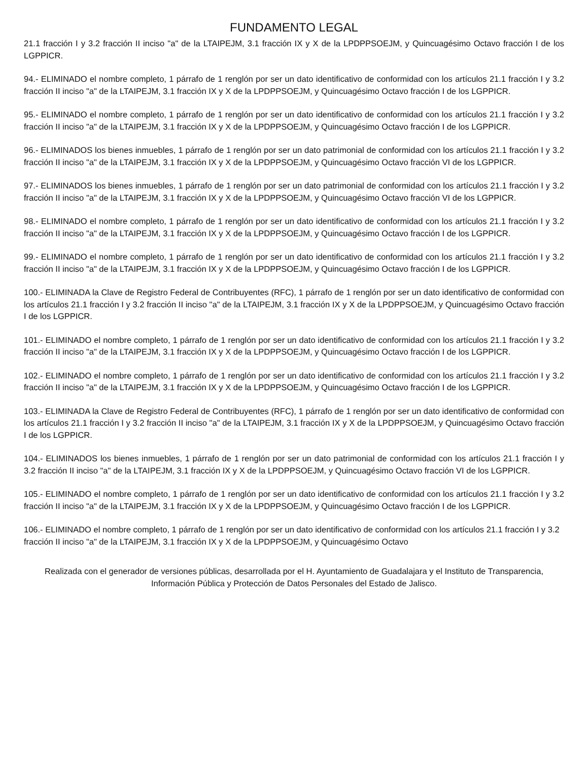FUNDAMENTO LEGAL
21.1 fracción I y 3.2 fracción II inciso "a" de la LTAIPEJM, 3.1 fracción IX y X de la LPDPPSOEJM, y Quincuagésimo Octavo fracción I de los LGPPICR.
94.- ELIMINADO el nombre completo, 1 párrafo de 1 renglón por ser un dato identificativo de conformidad con los artículos 21.1 fracción I y 3.2 fracción II inciso "a" de la LTAIPEJM, 3.1 fracción IX y X de la LPDPPSOEJM, y Quincuagésimo Octavo fracción I de los LGPPICR.
95.- ELIMINADO el nombre completo, 1 párrafo de 1 renglón por ser un dato identificativo de conformidad con los artículos 21.1 fracción I y 3.2 fracción II inciso "a" de la LTAIPEJM, 3.1 fracción IX y X de la LPDPPSOEJM, y Quincuagésimo Octavo fracción I de los LGPPICR.
96.- ELIMINADOS los bienes inmuebles, 1 párrafo de 1 renglón por ser un dato patrimonial de conformidad con los artículos 21.1 fracción I y 3.2 fracción II inciso "a" de la LTAIPEJM, 3.1 fracción IX y X de la LPDPPSOEJM, y Quincuagésimo Octavo fracción VI de los LGPPICR.
97.- ELIMINADOS los bienes inmuebles, 1 párrafo de 1 renglón por ser un dato patrimonial de conformidad con los artículos 21.1 fracción I y 3.2 fracción II inciso "a" de la LTAIPEJM, 3.1 fracción IX y X de la LPDPPSOEJM, y Quincuagésimo Octavo fracción VI de los LGPPICR.
98.- ELIMINADO el nombre completo, 1 párrafo de 1 renglón por ser un dato identificativo de conformidad con los artículos 21.1 fracción I y 3.2 fracción II inciso "a" de la LTAIPEJM, 3.1 fracción IX y X de la LPDPPSOEJM, y Quincuagésimo Octavo fracción I de los LGPPICR.
99.- ELIMINADO el nombre completo, 1 párrafo de 1 renglón por ser un dato identificativo de conformidad con los artículos 21.1 fracción I y 3.2 fracción II inciso "a" de la LTAIPEJM, 3.1 fracción IX y X de la LPDPPSOEJM, y Quincuagésimo Octavo fracción I de los LGPPICR.
100.- ELIMINADA la Clave de Registro Federal de Contribuyentes (RFC), 1 párrafo de 1 renglón por ser un dato identificativo de conformidad con los artículos 21.1 fracción I y 3.2 fracción II inciso "a" de la LTAIPEJM, 3.1 fracción IX y X de la LPDPPSOEJM, y Quincuagésimo Octavo fracción I de los LGPPICR.
101.- ELIMINADO el nombre completo, 1 párrafo de 1 renglón por ser un dato identificativo de conformidad con los artículos 21.1 fracción I y 3.2 fracción II inciso "a" de la LTAIPEJM, 3.1 fracción IX y X de la LPDPPSOEJM, y Quincuagésimo Octavo fracción I de los LGPPICR.
102.- ELIMINADO el nombre completo, 1 párrafo de 1 renglón por ser un dato identificativo de conformidad con los artículos 21.1 fracción I y 3.2 fracción II inciso "a" de la LTAIPEJM, 3.1 fracción IX y X de la LPDPPSOEJM, y Quincuagésimo Octavo fracción I de los LGPPICR.
103.- ELIMINADA la Clave de Registro Federal de Contribuyentes (RFC), 1 párrafo de 1 renglón por ser un dato identificativo de conformidad con los artículos 21.1 fracción I y 3.2 fracción II inciso "a" de la LTAIPEJM, 3.1 fracción IX y X de la LPDPPSOEJM, y Quincuagésimo Octavo fracción I de los LGPPICR.
104.- ELIMINADOS los bienes inmuebles, 1 párrafo de 1 renglón por ser un dato patrimonial de conformidad con los artículos 21.1 fracción I y 3.2 fracción II inciso "a" de la LTAIPEJM, 3.1 fracción IX y X de la LPDPPSOEJM, y Quincuagésimo Octavo fracción VI de los LGPPICR.
105.- ELIMINADO el nombre completo, 1 párrafo de 1 renglón por ser un dato identificativo de conformidad con los artículos 21.1 fracción I y 3.2 fracción II inciso "a" de la LTAIPEJM, 3.1 fracción IX y X de la LPDPPSOEJM, y Quincuagésimo Octavo fracción I de los LGPPICR.
106.- ELIMINADO el nombre completo, 1 párrafo de 1 renglón por ser un dato identificativo de conformidad con los artículos 21.1 fracción I y 3.2 fracción II inciso "a" de la LTAIPEJM, 3.1 fracción IX y X de la LPDPPSOEJM, y Quincuagésimo Octavo
Realizada con el generador de versiones públicas, desarrollada por el H. Ayuntamiento de Guadalajara y el Instituto de Transparencia, Información Pública y Protección de Datos Personales del Estado de Jalisco.